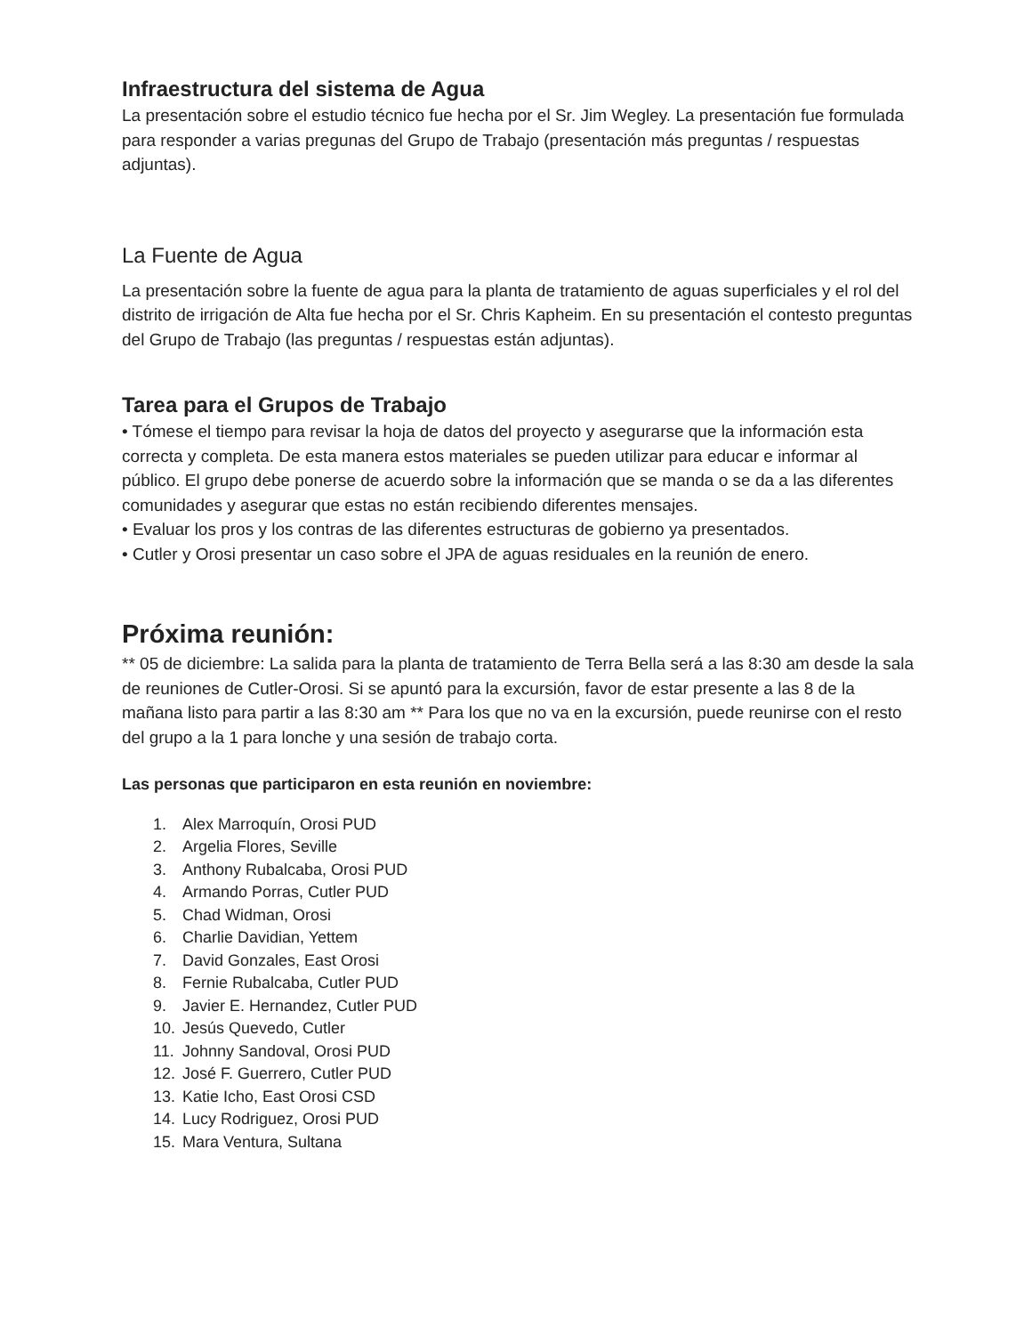Infraestructura del sistema de Agua
La presentación sobre el estudio técnico fue hecha por el Sr. Jim Wegley. La presentación fue formulada para responder a varias pregunas del Grupo de Trabajo (presentación más preguntas / respuestas adjuntas).
La Fuente de Agua
La presentación sobre la fuente de agua para la planta de tratamiento de aguas superficiales y el rol del distrito de irrigación de Alta fue hecha por el Sr. Chris Kapheim. En su presentación el contesto preguntas del Grupo de Trabajo (las preguntas / respuestas están adjuntas).
Tarea para el Grupos de Trabajo
• Tómese el tiempo para revisar la hoja de datos del proyecto y asegurarse que la información esta correcta y completa. De esta manera estos materiales se pueden utilizar para educar e informar al público. El grupo debe ponerse de acuerdo sobre la información que se manda o se da a las diferentes comunidades y asegurar que estas no están recibiendo diferentes mensajes.
• Evaluar los pros y los contras de las diferentes estructuras de gobierno ya presentados.
• Cutler y Orosi presentar un caso sobre el JPA de aguas residuales en la reunión de enero.
Próxima reunión:
** 05 de diciembre: La salida para la planta de tratamiento de Terra Bella será a las 8:30 am desde la sala de reuniones de Cutler-Orosi. Si se apuntó para la excursión, favor de estar presente a las 8 de la mañana listo para partir a las 8:30 am ** Para los que no va en la excursión, puede reunirse con el resto del grupo a la 1 para lonche y una sesión de trabajo corta.
Las personas que participaron en esta reunión en noviembre:
1. Alex Marroquín, Orosi PUD
2. Argelia Flores, Seville
3. Anthony Rubalcaba, Orosi PUD
4. Armando Porras, Cutler PUD
5. Chad Widman, Orosi
6. Charlie Davidian, Yettem
7. David Gonzales, East Orosi
8. Fernie Rubalcaba, Cutler PUD
9. Javier E. Hernandez, Cutler PUD
10. Jesús Quevedo, Cutler
11. Johnny Sandoval, Orosi PUD
12. José F. Guerrero, Cutler PUD
13. Katie Icho, East Orosi CSD
14. Lucy Rodriguez, Orosi PUD
15. Mara Ventura, Sultana